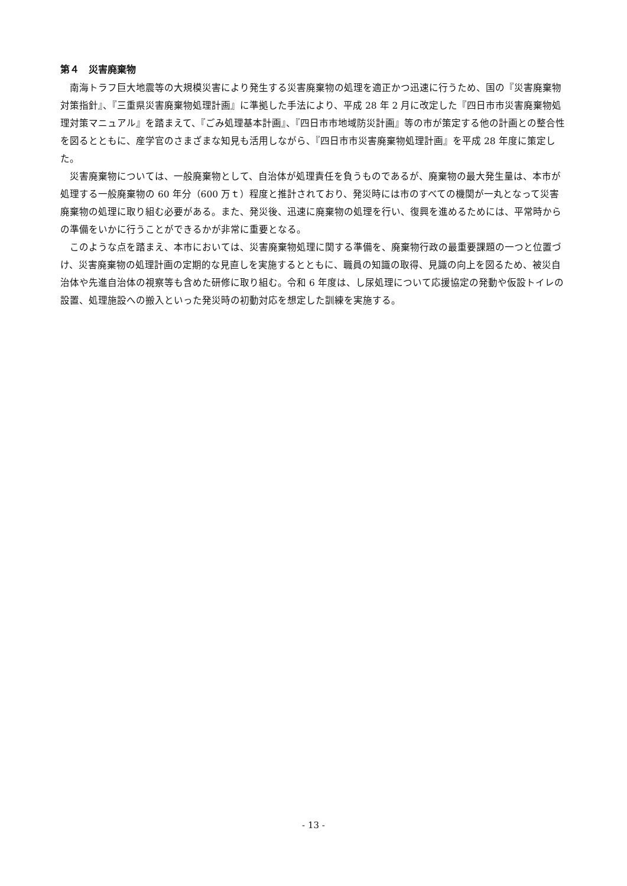第４　災害廃棄物
南海トラフ巨大地震等の大規模災害により発生する災害廃棄物の処理を適正かつ迅速に行うため、国の『災害廃棄物対策指針』、『三重県災害廃棄物処理計画』に準拠した手法により、平成 28 年 2 月に改定した『四日市市災害廃棄物処理対策マニュアル』を踏まえて、『ごみ処理基本計画』、『四日市市地域防災計画』等の市が策定する他の計画との整合性を図るとともに、産学官のさまざまな知見も活用しながら、『四日市市災害廃棄物処理計画』を平成 28 年度に策定した。
災害廃棄物については、一般廃棄物として、自治体が処理責任を負うものであるが、廃棄物の最大発生量は、本市が処理する一般廃棄物の 60 年分（600 万ｔ）程度と推計されており、発災時には市のすべての機関が一丸となって災害廃棄物の処理に取り組む必要がある。また、発災後、迅速に廃棄物の処理を行い、復興を進めるためには、平常時からの準備をいかに行うことができるかが非常に重要となる。
このような点を踏まえ、本市においては、災害廃棄物処理に関する準備を、廃棄物行政の最重要課題の一つと位置づけ、災害廃棄物の処理計画の定期的な見直しを実施するとともに、職員の知識の取得、見識の向上を図るため、被災自治体や先進自治体の視察等も含めた研修に取り組む。令和 6 年度は、し尿処理について応援協定の発動や仮設トイレの設置、処理施設への搬入といった発災時の初動対応を想定した訓練を実施する。
- 13 -